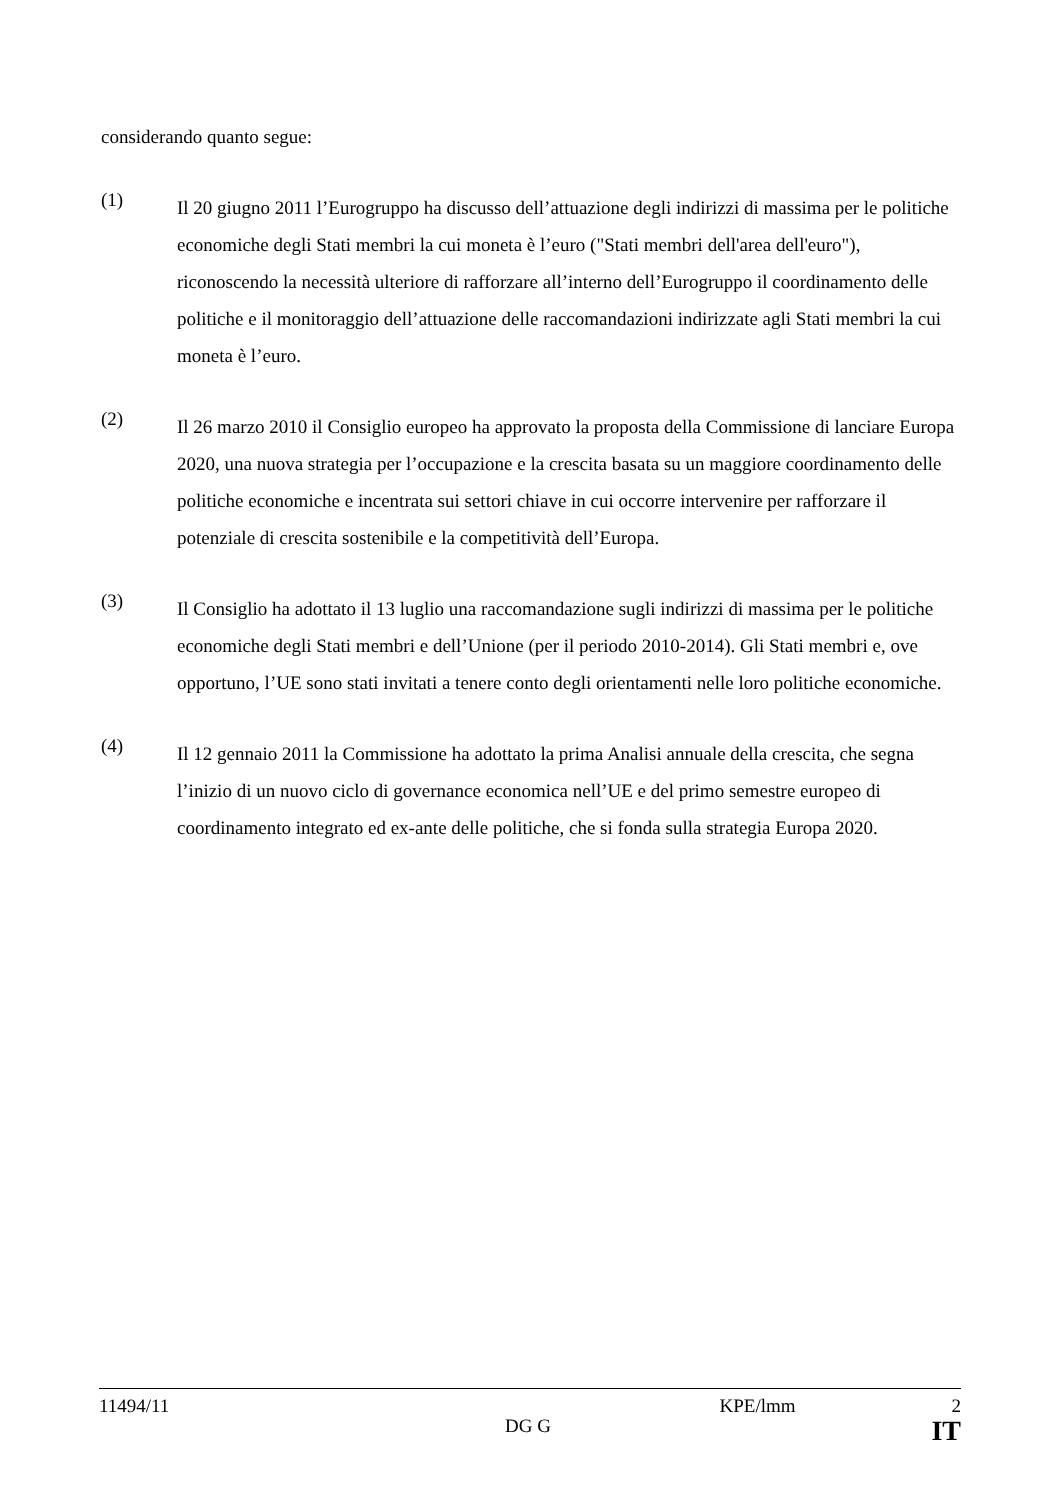considerando quanto segue:
(1)
Il 20 giugno 2011 l’Eurogruppo ha discusso dell’attuazione degli indirizzi di massima per le politiche economiche degli Stati membri la cui moneta è l’euro ("Stati membri dell'area dell'euro"), riconoscendo la necessità ulteriore di rafforzare all’interno dell’Eurogruppo il coordinamento delle politiche e il monitoraggio dell’attuazione delle raccomandazioni indirizzate agli Stati membri la cui moneta è l’euro.
(2)
Il 26 marzo 2010 il Consiglio europeo ha approvato la proposta della Commissione di lanciare Europa 2020, una nuova strategia per l’occupazione e la crescita basata su un maggiore coordinamento delle politiche economiche e incentrata sui settori chiave in cui occorre intervenire per rafforzare il potenziale di crescita sostenibile e la competitività dell’Europa.
(3)
Il Consiglio ha adottato il 13 luglio una raccomandazione sugli indirizzi di massima per le politiche economiche degli Stati membri e dell’Unione (per il periodo 2010-2014). Gli Stati membri e, ove opportuno, l’UE sono stati invitati a tenere conto degli orientamenti nelle loro politiche economiche.
(4)
Il 12 gennaio 2011 la Commissione ha adottato la prima Analisi annuale della crescita, che segna l’inizio di un nuovo ciclo di governance economica nell’UE e del primo semestre europeo di coordinamento integrato ed ex-ante delle politiche, che si fonda sulla strategia Europa 2020.
11494/11 KPE/lmm 2
DG G IT